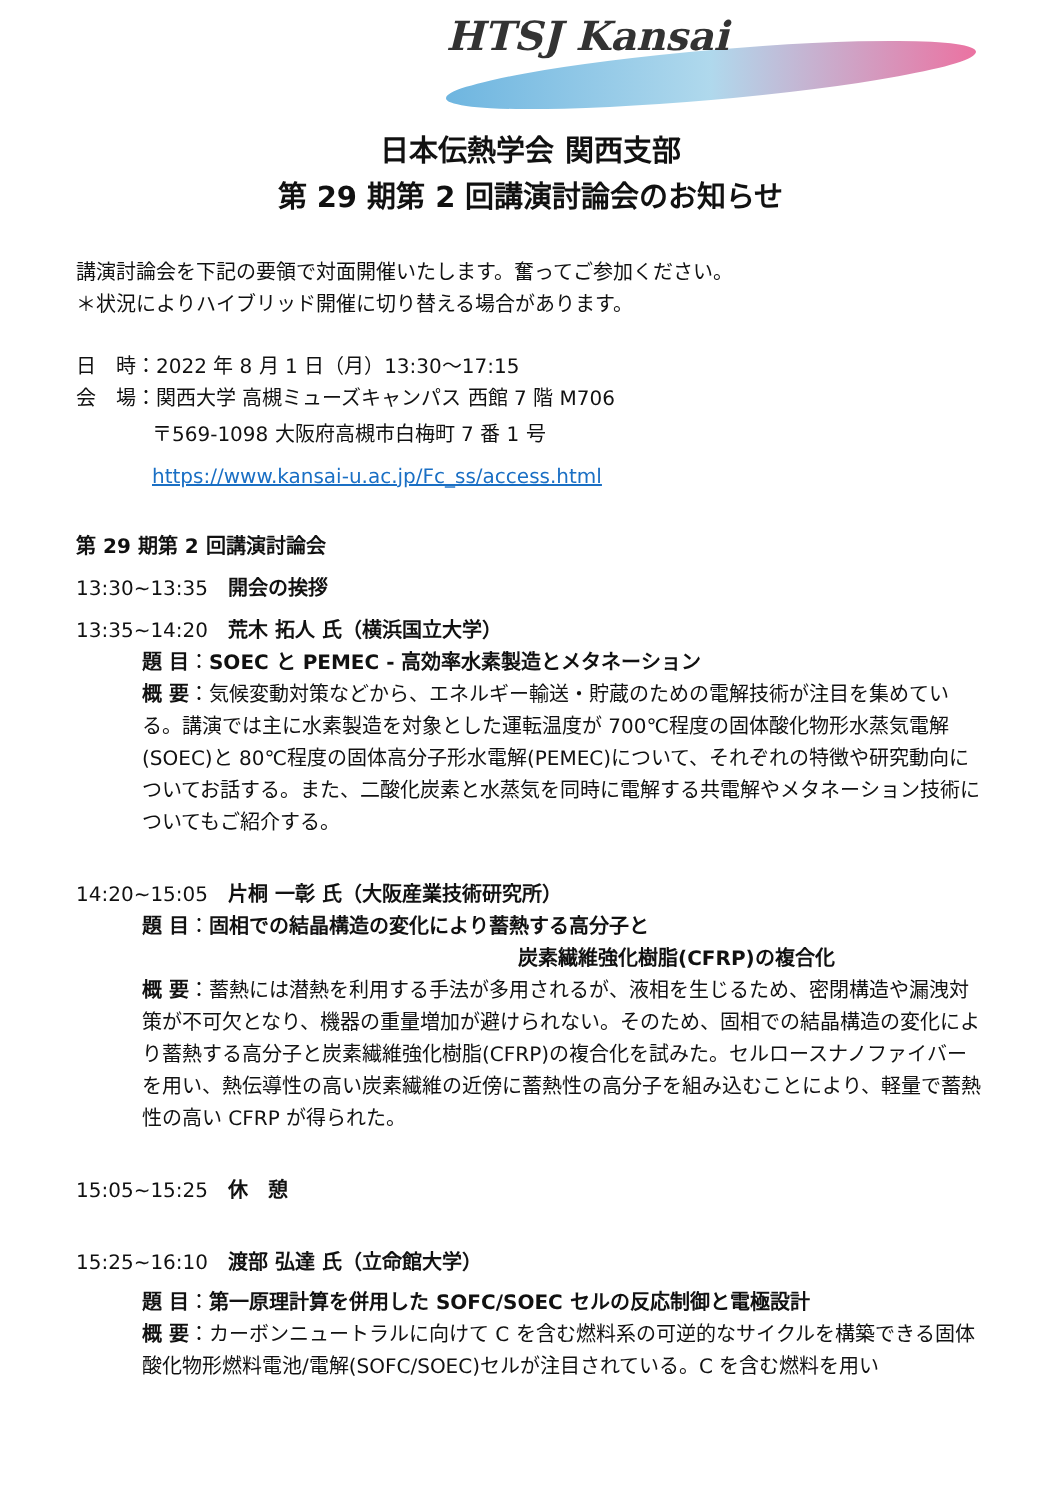HTSJ Kansai
日本伝熱学会 関西支部
第 29 期第 2 回講演討論会のお知らせ
講演討論会を下記の要領で対面開催いたします。奮ってご参加ください。
＊状況によりハイブリッド開催に切り替える場合があります。
日　時：2022 年 8 月 1 日（月）13:30～17:15
会　場：関西大学 高槻ミューズキャンパス 西館 7 階 M706
〒569-1098 大阪府高槻市白梅町 7 番 1 号
https://www.kansai-u.ac.jp/Fc_ss/access.html
第 29 期第 2 回講演討論会
13:30~13:35　開会の挨拶
13:35~14:20　荒木 拓人 氏（横浜国立大学）
題 目：SOEC と PEMEC - 高効率水素製造とメタネーション
概 要：気候変動対策などから、エネルギー輸送・貯蔵のための電解技術が注目を集めている。講演では主に水素製造を対象とした運転温度が 700℃程度の固体酸化物形水蒸気電解(SOEC)と 80℃程度の固体高分子形水電解(PEMEC)について、それぞれの特徴や研究動向についてお話する。また、二酸化炭素と水蒸気を同時に電解する共電解やメタネーション技術についてもご紹介する。
14:20~15:05　片桐 一彰 氏（大阪産業技術研究所）
題 目：固相での結晶構造の変化により蓄熱する高分子と
炭素繊維強化樹脂(CFRP)の複合化
概 要：蓄熱には潜熱を利用する手法が多用されるが、液相を生じるため、密閉構造や漏洩対策が不可欠となり、機器の重量増加が避けられない。そのため、固相での結晶構造の変化により蓄熱する高分子と炭素繊維強化樹脂(CFRP)の複合化を試みた。セルロースナノファイバーを用い、熱伝導性の高い炭素繊維の近傍に蓄熱性の高分子を組み込むことにより、軽量で蓄熱性の高い CFRP が得られた。
15:05~15:25　休　憩
15:25~16:10　渡部 弘達 氏（立命館大学）
題 目：第一原理計算を併用した SOFC/SOEC セルの反応制御と電極設計
概 要：カーボンニュートラルに向けて C を含む燃料系の可逆的なサイクルを構築できる固体酸化物形燃料電池/電解(SOFC/SOEC)セルが注目されている。C を含む燃料を用い